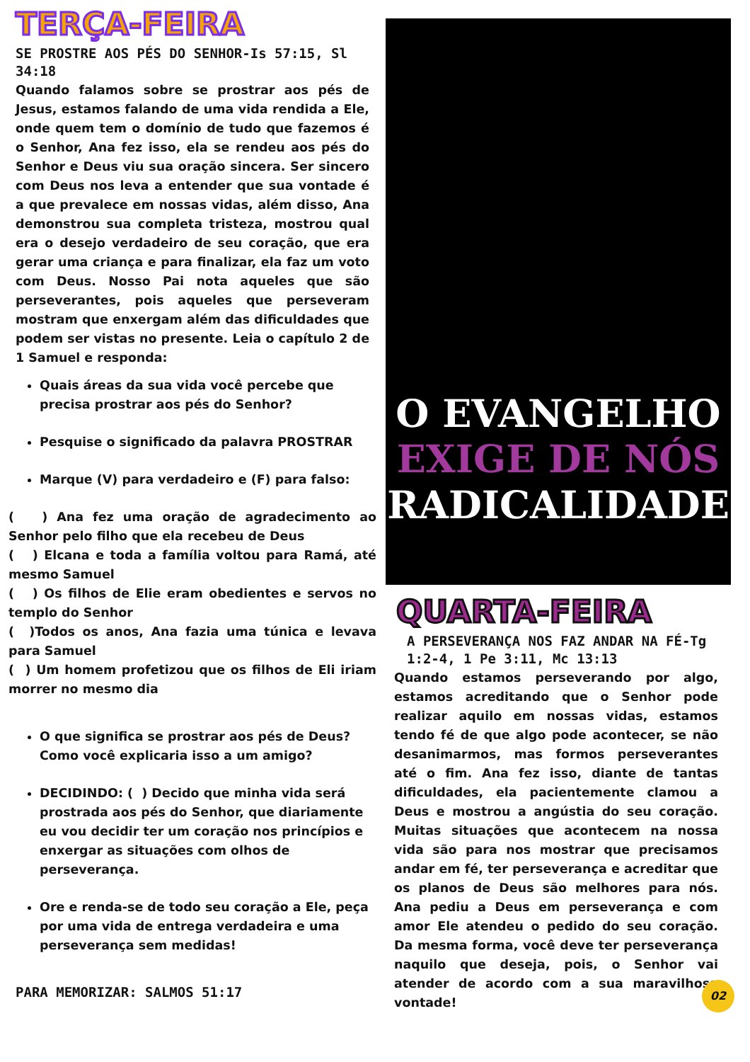TERÇA-FEIRA
SE PROSTRE AOS PÉS DO SENHOR-Is 57:15, Sl 34:18
Quando falamos sobre se prostrar aos pés de Jesus, estamos falando de uma vida rendida a Ele, onde quem tem o domínio de tudo que fazemos é o Senhor, Ana fez isso, ela se rendeu aos pés do Senhor e Deus viu sua oração sincera. Ser sincero com Deus nos leva a entender que sua vontade é a que prevalece em nossas vidas, além disso, Ana demonstrou sua completa tristeza, mostrou qual era o desejo verdadeiro de seu coração, que era gerar uma criança e para finalizar, ela faz um voto com Deus. Nosso Pai nota aqueles que são perseverantes, pois aqueles que perseveram mostram que enxergam além das dificuldades que podem ser vistas no presente. Leia o capítulo 2 de 1 Samuel e responda:
Quais áreas da sua vida você percebe que precisa prostrar aos pés do Senhor?
Pesquise o significado da palavra PROSTRAR
Marque (V) para verdadeiro e (F) para falso:
( ) Ana fez uma oração de agradecimento ao Senhor pelo filho que ela recebeu de Deus
( ) Elcana e toda a família voltou para Ramá, até mesmo Samuel
( ) Os filhos de Elie eram obedientes e servos no templo do Senhor
( )Todos os anos, Ana fazia uma túnica e levava para Samuel
( ) Um homem profetizou que os filhos de Eli iriam morrer no mesmo dia
O que significa se prostrar aos pés de Deus? Como você explicaria isso a um amigo?
DECIDINDO: ( ) Decido que minha vida será prostrada aos pés do Senhor, que diariamente eu vou decidir ter um coração nos princípios e enxergar as situações com olhos de perseverança.
Ore e renda-se de todo seu coração a Ele, peça por uma vida de entrega verdadeira e uma perseverança sem medidas!
PARA MEMORIZAR: SALMOS 51:17
O EVANGELHO
EXIGE DE NÓS
RADICALIDADE
QUARTA-FEIRA
A PERSEVERANÇA NOS FAZ ANDAR NA FÉ-Tg 1:2-4, 1 Pe 3:11, Mc 13:13
Quando estamos perseverando por algo, estamos acreditando que o Senhor pode realizar aquilo em nossas vidas, estamos tendo fé de que algo pode acontecer, se não desanimarmos, mas formos perseverantes até o fim. Ana fez isso, diante de tantas dificuldades, ela pacientemente clamou a Deus e mostrou a angústia do seu coração. Muitas situações que acontecem na nossa vida são para nos mostrar que precisamos andar em fé, ter perseverança e acreditar que os planos de Deus são melhores para nós. Ana pediu a Deus em perseverança e com amor Ele atendeu o pedido do seu coração. Da mesma forma, você deve ter perseverança naquilo que deseja, pois, o Senhor vai atender de acordo com a sua maravilhosa vontade!
02